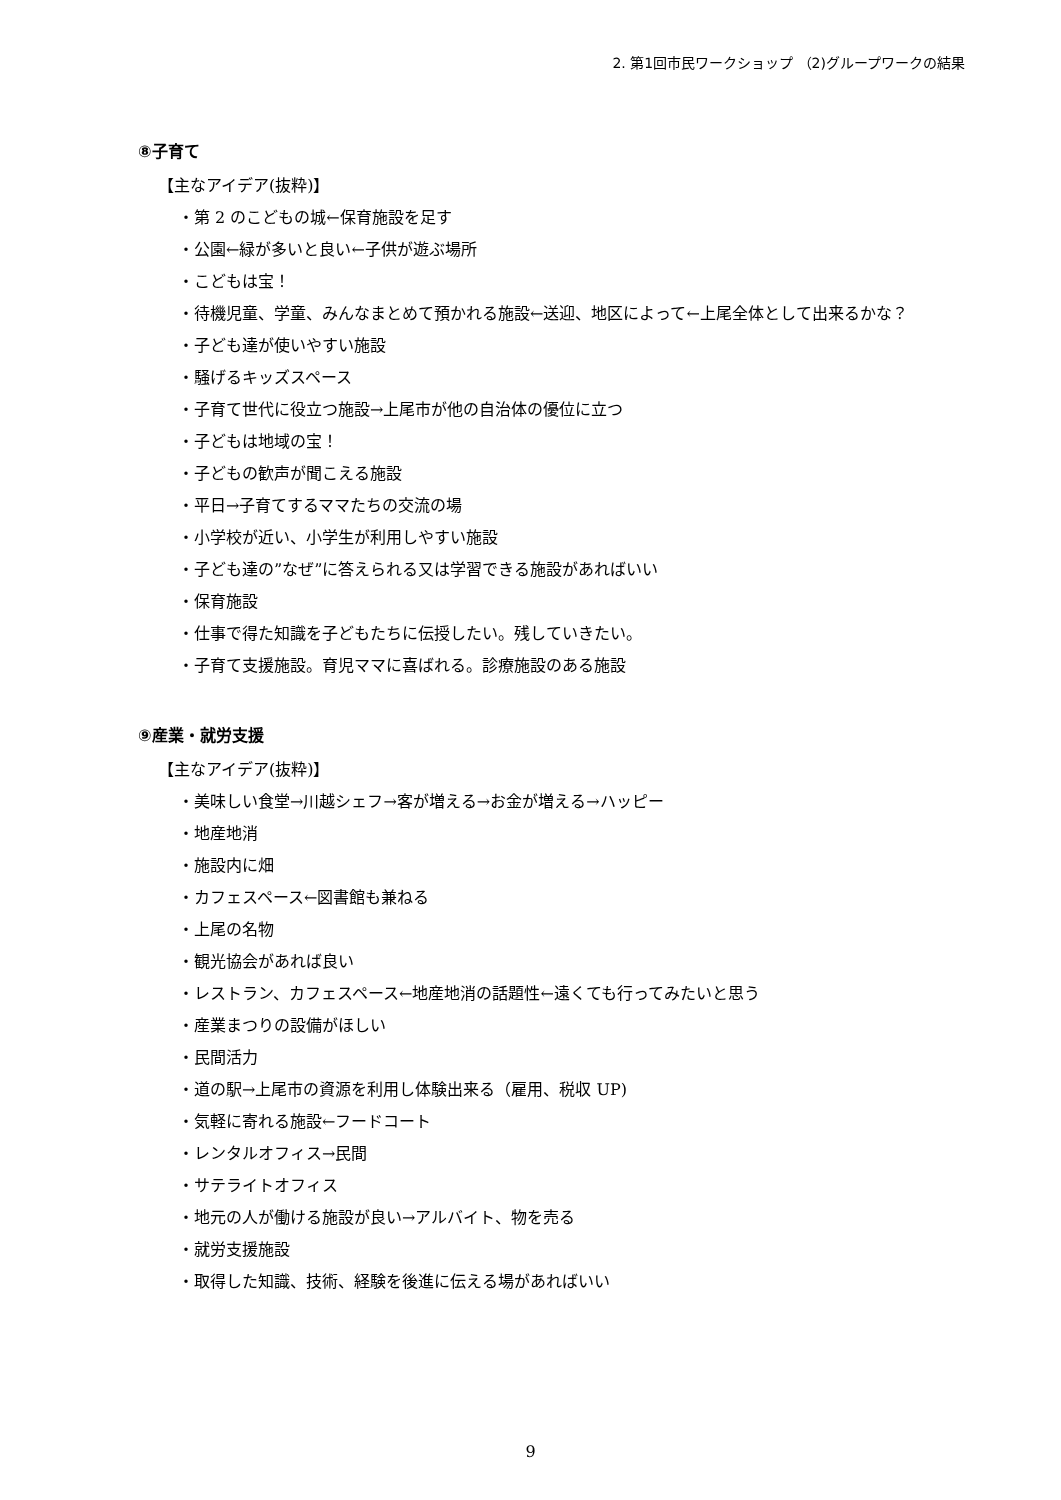2. 第1回市民ワークショップ （2)グループワークの結果
⑧子育て
【主なアイデア(抜粋)】
・第 2 のこどもの城←保育施設を足す
・公園←緑が多いと良い←子供が遊ぶ場所
・こどもは宝！
・待機児童、学童、みんなまとめて預かれる施設←送迎、地区によって←上尾全体として出来るかな？
・子ども達が使いやすい施設
・騒げるキッズスペース
・子育て世代に役立つ施設→上尾市が他の自治体の優位に立つ
・子どもは地域の宝！
・子どもの歓声が聞こえる施設
・平日→子育てするママたちの交流の場
・小学校が近い、小学生が利用しやすい施設
・子ども達の”なぜ”に答えられる又は学習できる施設があればいい
・保育施設
・仕事で得た知識を子どもたちに伝授したい。残していきたい。
・子育て支援施設。育児ママに喜ばれる。診療施設のある施設
⑨産業・就労支援
【主なアイデア(抜粋)】
・美味しい食堂→川越シェフ→客が増える→お金が増える→ハッピー
・地産地消
・施設内に畑
・カフェスペース←図書館も兼ねる
・上尾の名物
・観光協会があれば良い
・レストラン、カフェスペース←地産地消の話題性←遠くても行ってみたいと思う
・産業まつりの設備がほしい
・民間活力
・道の駅→上尾市の資源を利用し体験出来る（雇用、税収 UP)
・気軽に寄れる施設←フードコート
・レンタルオフィス→民間
・サテライトオフィス
・地元の人が働ける施設が良い→アルバイト、物を売る
・就労支援施設
・取得した知識、技術、経験を後進に伝える場があればいい
9